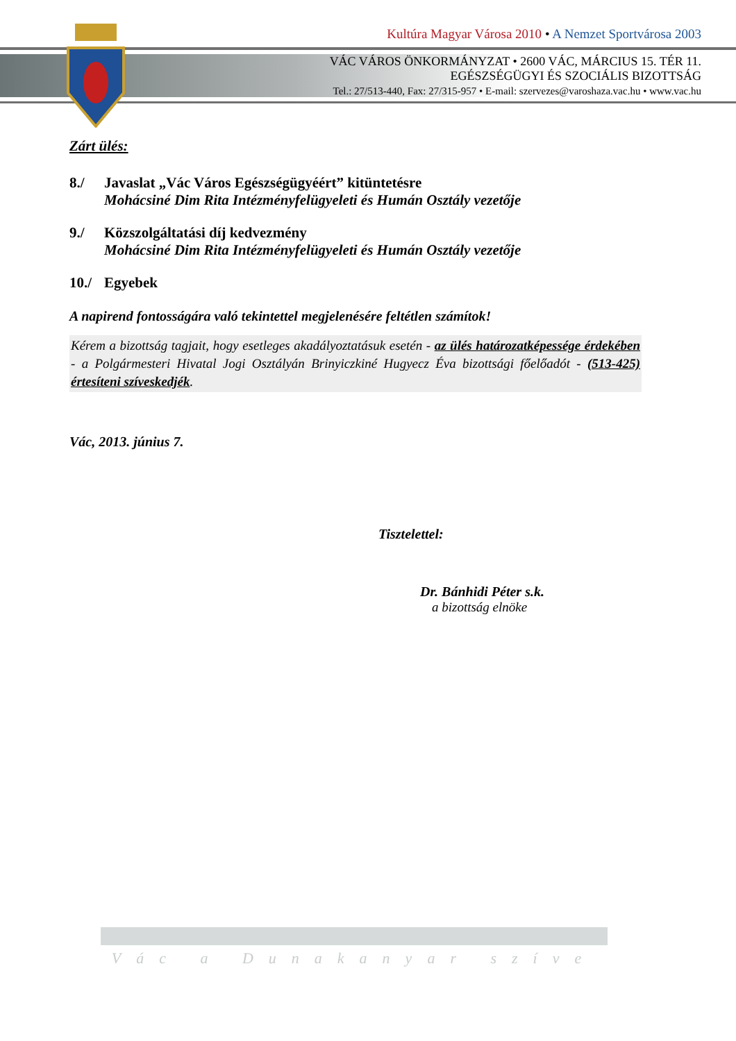Kultúra Magyar Városa 2010 • A Nemzet Sportvárosa 2003
VÁC VÁROS ÖNKORMÁNYZAT • 2600 VÁC, MÁRCIUS 15. TÉR 11.
EGÉSZSÉGÜGYI ÉS SZOCIÁLIS BIZOTTSÁG
Tel.: 27/513-440, Fax: 27/315-957 • E-mail: szervezes@varoshaza.vac.hu • www.vac.hu
Zárt ülés:
8./ Javaslat „Vác Város Egészségügyéért” kitüntetésre
Mohácsiné Dim Rita Intézményfelügyeleti és Humán Osztály vezetője
9./ Közszolgáltatási díj kedvezmény
Mohácsiné Dim Rita Intézményfelügyeleti és Humán Osztály vezetője
10./
Egyebek
A napirend fontosságára való tekintettel megjelenésére feltétlen számítok!
Kérem a bizottság tagjait, hogy esetleges akadályoztatásuk esetén - az ülés határozatképessége érdekében - a Polgármesteri Hivatal Jogi Osztályán Brinyiczkiné Hugyecz Éva bizottsági főelőadót - (513-425) értesíteni szíveskedjék.
Vác, 2013. június 7.
Tisztelettel:
Dr. Bánhidi Péter s.k.
a bizottság elnöke
Vác a Dunakanyar szíve